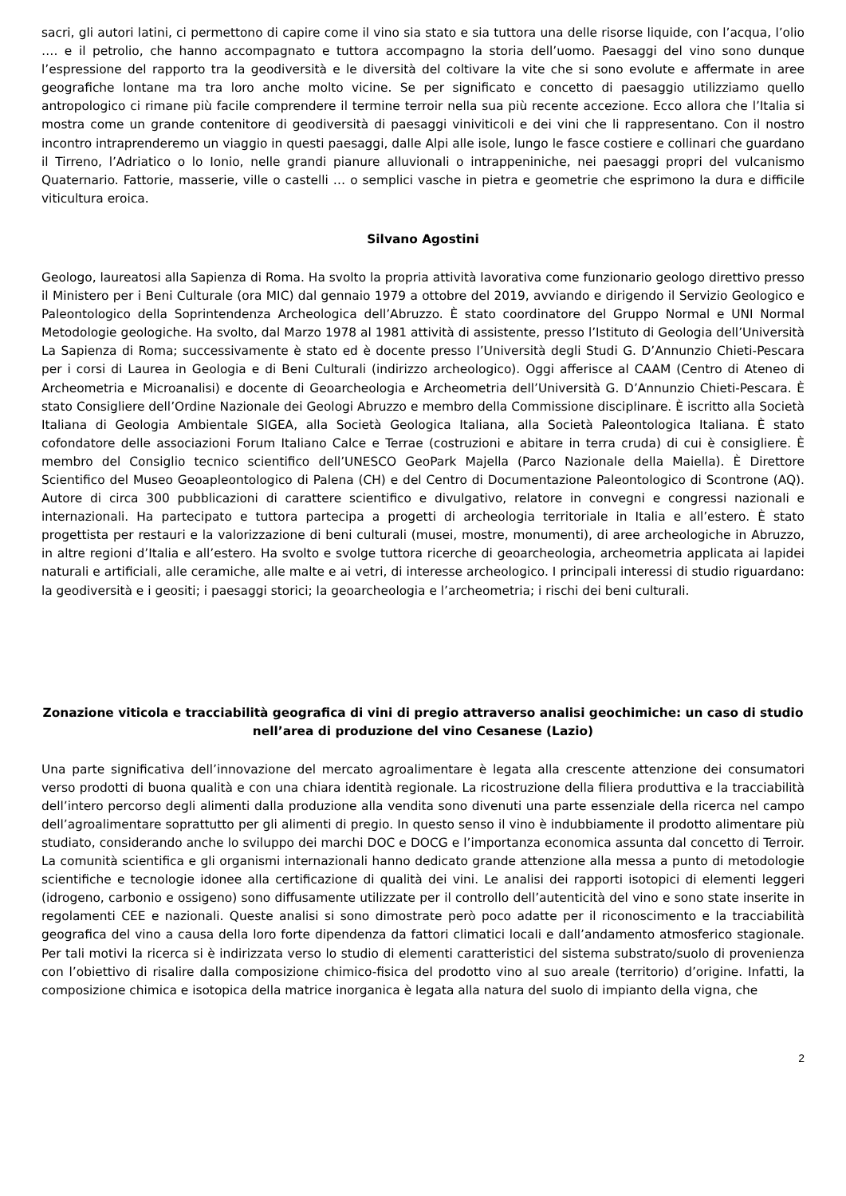sacri, gli autori latini, ci permettono di capire come il vino sia stato e sia tuttora una delle risorse liquide, con l’acqua, l’olio …. e il petrolio, che hanno accompagnato e tuttora accompagno la storia dell’uomo. Paesaggi del vino sono dunque l’espressione del rapporto tra la geodiversità e le diversità del coltivare la vite che si sono evolute e affermate in aree geografiche lontane ma tra loro anche molto vicine. Se per significato e concetto di paesaggio utilizziamo quello antropologico ci rimane più facile comprendere il termine terroir nella sua più recente accezione. Ecco allora che l’Italia si mostra come un grande contenitore di geodiversità di paesaggi viniviticoli e dei vini che li rappresentano. Con il nostro incontro intraprenderemo un viaggio in questi paesaggi, dalle Alpi alle isole, lungo le fasce costiere e collinari che guardano il Tirreno, l’Adriatico o lo Ionio, nelle grandi pianure alluvionali o intrappeniniche, nei paesaggi propri del vulcanismo Quaternario. Fattorie, masserie, ville o castelli … o semplici vasche in pietra e geometrie che esprimono la dura e difficile viticultura eroica.
Silvano Agostini
Geologo, laureatosi alla Sapienza di Roma. Ha svolto la propria attività lavorativa come funzionario geologo direttivo presso il Ministero per i Beni Culturale (ora MIC) dal gennaio 1979 a ottobre del 2019, avviando e dirigendo il Servizio Geologico e Paleontologico della Soprintendenza Archeologica dell’Abruzzo. È stato coordinatore del Gruppo Normal e UNI Normal Metodologie geologiche. Ha svolto, dal Marzo 1978 al 1981 attività di assistente, presso l’Istituto di Geologia dell’Università La Sapienza di Roma; successivamente è stato ed è docente presso l’Università degli Studi G. D’Annunzio Chieti-Pescara per i corsi di Laurea in Geologia e di Beni Culturali (indirizzo archeologico). Oggi afferisce al CAAM (Centro di Ateneo di Archeometria e Microanalisi) e docente di Geoarcheologia e Archeometria dell’Università G. D’Annunzio Chieti-Pescara. È stato Consigliere dell’Ordine Nazionale dei Geologi Abruzzo e membro della Commissione disciplinare. È iscritto alla Società Italiana di Geologia Ambientale SIGEA, alla Società Geologica Italiana, alla Società Paleontologica Italiana. È stato cofondatore delle associazioni Forum Italiano Calce e Terrae (costruzioni e abitare in terra cruda) di cui è consigliere. È membro del Consiglio tecnico scientifico dell’UNESCO GeoPark Majella (Parco Nazionale della Maiella). È Direttore Scientifico del Museo Geoapleontologico di Palena (CH) e del Centro di Documentazione Paleontologico di Scontrone (AQ). Autore di circa 300 pubblicazioni di carattere scientifico e divulgativo, relatore in convegni e congressi nazionali e internazionali. Ha partecipato e tuttora partecipa a progetti di archeologia territoriale in Italia e all’estero. È stato progettista per restauri e la valorizzazione di beni culturali (musei, mostre, monumenti), di aree archeologiche in Abruzzo, in altre regioni d’Italia e all’estero. Ha svolto e svolge tuttora ricerche di geoarcheologia, archeometria applicata ai lapidei naturali e artificiali, alle ceramiche, alle malte e ai vetri, di interesse archeologico. I principali interessi di studio riguardano: la geodiversità e i geositi; i paesaggi storici; la geoarcheologia e l’archeometria; i rischi dei beni culturali.
Zonazione viticola e tracciabilità geografica di vini di pregio attraverso analisi geochimiche: un caso di studio nell’area di produzione del vino Cesanese (Lazio)
Una parte significativa dell’innovazione del mercato agroalimentare è legata alla crescente attenzione dei consumatori verso prodotti di buona qualità e con una chiara identità regionale. La ricostruzione della filiera produttiva e la tracciabilità dell’intero percorso degli alimenti dalla produzione alla vendita sono divenuti una parte essenziale della ricerca nel campo dell’agroalimentare soprattutto per gli alimenti di pregio. In questo senso il vino è indubbiamente il prodotto alimentare più studiato, considerando anche lo sviluppo dei marchi DOC e DOCG e l’importanza economica assunta dal concetto di Terroir. La comunità scientifica e gli organismi internazionali hanno dedicato grande attenzione alla messa a punto di metodologie scientifiche e tecnologie idonee alla certificazione di qualità dei vini. Le analisi dei rapporti isotopici di elementi leggeri (idrogeno, carbonio e ossigeno) sono diffusamente utilizzate per il controllo dell’autenticità del vino e sono state inserite in regolamenti CEE e nazionali. Queste analisi si sono dimostrate però poco adatte per il riconoscimento e la tracciabilità geografica del vino a causa della loro forte dipendenza da fattori climatici locali e dall’andamento atmosferico stagionale. Per tali motivi la ricerca si è indirizzata verso lo studio di elementi caratteristici del sistema substrato/suolo di provenienza con l’obiettivo di risalire dalla composizione chimico-fisica del prodotto vino al suo areale (territorio) d’origine. Infatti, la composizione chimica e isotopica della matrice inorganica è legata alla natura del suolo di impianto della vigna, che
2